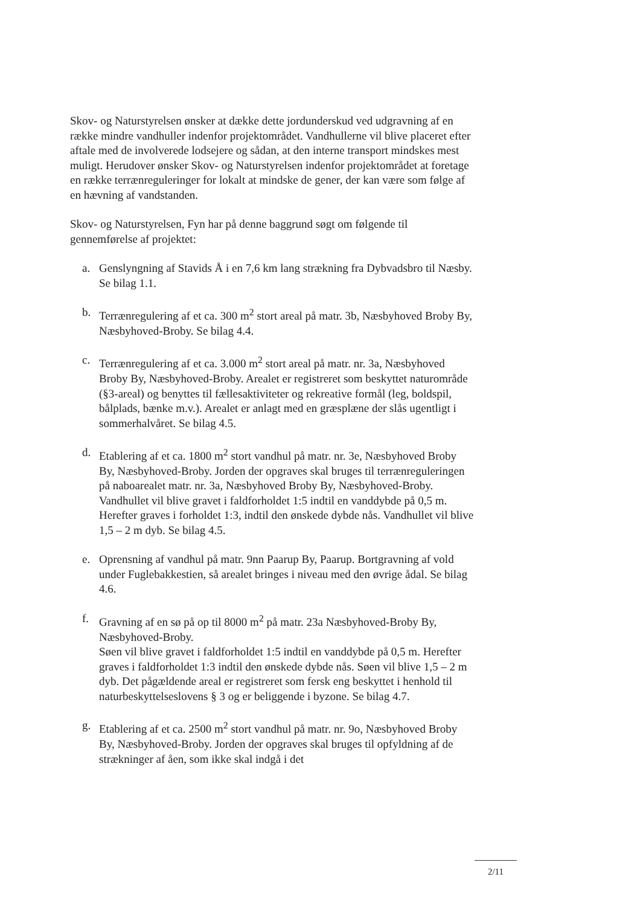Skov- og Naturstyrelsen ønsker at dække dette jordunderskud ved udgravning af en række mindre vandhuller indenfor projektområdet. Vandhullerne vil blive placeret efter aftale med de involverede lodsejere og sådan, at den interne transport mindskes mest muligt. Herudover ønsker Skov- og Naturstyrelsen indenfor projektområdet at foretage en række terrænreguleringer for lokalt at mindske de gener, der kan være som følge af en hævning af vandstanden.
Skov- og Naturstyrelsen, Fyn har på denne baggrund søgt om følgende til gennemførelse af projektet:
a. Genslyngning af Stavids Å i en 7,6 km lang strækning fra Dybvadsbro til Næsby. Se bilag 1.1.
b. Terrænregulering af et ca. 300 m<sup>2</sup> stort areal på matr. 3b, Næsbyhoved Broby By, Næsbyhoved-Broby. Se bilag 4.4.
c. Terrænregulering af et ca. 3.000 m<sup>2</sup> stort areal på matr. nr. 3a, Næsbyhoved Broby By, Næsbyhoved-Broby. Arealet er registreret som beskyttet naturområde (§3-areal) og benyttes til fællesaktiviteter og rekreative formål (leg, boldspil, bålplads, bænke m.v.). Arealet er anlagt med en græsplæne der slås ugentligt i sommerhalvåret. Se bilag 4.5.
d. Etablering af et ca. 1800 m<sup>2</sup> stort vandhul på matr. nr. 3e, Næsbyhoved Broby By, Næsbyhoved-Broby. Jorden der opgraves skal bruges til terrænreguleringen på naboarealet matr. nr. 3a, Næsbyhoved Broby By, Næsbyhoved-Broby. Vandhullet vil blive gravet i faldforholdet 1:5 indtil en vanddybde på 0,5 m. Herefter graves i forholdet 1:3, indtil den ønskede dybde nås. Vandhullet vil blive 1,5 – 2 m dyb. Se bilag 4.5.
e. Oprensning af vandhul på matr. 9nn Paarup By, Paarup. Bortgravning af vold under Fuglebakkestien, så arealet bringes i niveau med den øvrige ådal. Se bilag 4.6.
f. Gravning af en sø på op til 8000 m<sup>2</sup> på matr. 23a Næsbyhoved-Broby By, Næsbyhoved-Broby.
Søen vil blive gravet i faldforholdet 1:5 indtil en vanddybde på 0,5 m. Herefter graves i faldforholdet 1:3 indtil den ønskede dybde nås. Søen vil blive 1,5 – 2 m dyb. Det pågældende areal er registreret som fersk eng beskyttet i henhold til naturbeskyttelseslovens § 3 og er beliggende i byzone. Se bilag 4.7.
g. Etablering af et ca. 2500 m<sup>2</sup> stort vandhul på matr. nr. 9o, Næsbyhoved Broby By, Næsbyhoved-Broby. Jorden der opgraves skal bruges til opfyldning af de strækninger af åen, som ikke skal indgå i det
2/11